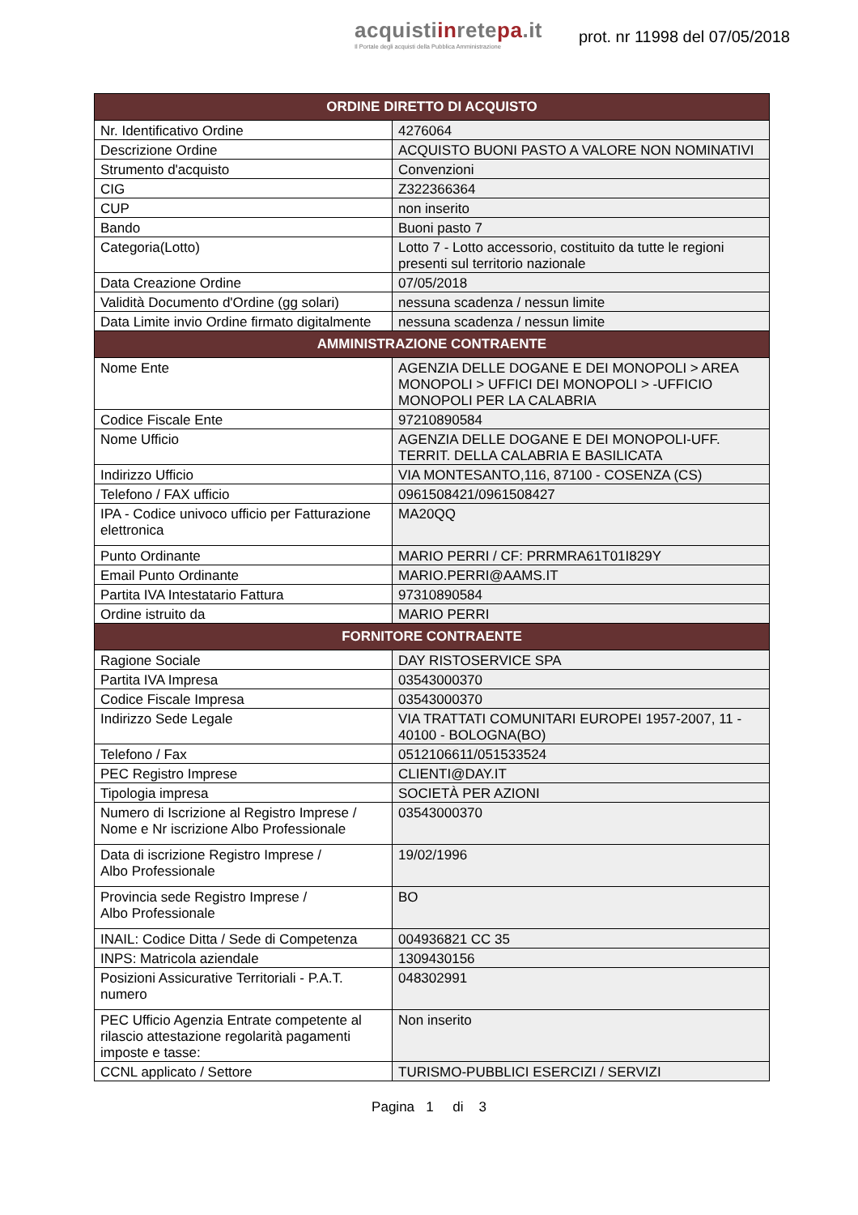acquistiinretepa.it
Il Portale degli acquisti della Pubblica Amministrazione
prot. nr 11998 del 07/05/2018
| ORDINE DIRETTO DI ACQUISTO | |
| --- | --- |
| Nr. Identificativo Ordine | 4276064 |
| Descrizione Ordine | ACQUISTO BUONI PASTO A VALORE NON NOMINATIVI |
| Strumento d'acquisto | Convenzioni |
| CIG | Z322366364 |
| CUP | non inserito |
| Bando | Buoni pasto 7 |
| Categoria(Lotto) | Lotto 7 - Lotto accessorio, costituito da tutte le regioni presenti sul territorio nazionale |
| Data Creazione Ordine | 07/05/2018 |
| Validità Documento d'Ordine (gg solari) | nessuna scadenza / nessun limite |
| Data Limite invio Ordine firmato digitalmente | nessuna scadenza / nessun limite |
| AMMINISTRAZIONE CONTRAENTE | |
| Nome Ente | AGENZIA DELLE DOGANE E DEI MONOPOLI > AREA MONOPOLI > UFFICI DEI MONOPOLI > -UFFICIO MONOPOLI PER LA CALABRIA |
| Codice Fiscale Ente | 97210890584 |
| Nome Ufficio | AGENZIA DELLE DOGANE E DEI MONOPOLI-UFF. TERRIT. DELLA CALABRIA E BASILICATA |
| Indirizzo Ufficio | VIA MONTESANTO,116, 87100 - COSENZA (CS) |
| Telefono / FAX ufficio | 0961508421/0961508427 |
| IPA - Codice univoco ufficio per Fatturazione elettronica | MA20QQ |
| Punto Ordinante | MARIO PERRI / CF: PRRMRA61T01I829Y |
| Email Punto Ordinante | MARIO.PERRI@AAMS.IT |
| Partita IVA Intestatario Fattura | 97310890584 |
| Ordine istruito da | MARIO PERRI |
| FORNITORE CONTRAENTE | |
| Ragione Sociale | DAY RISTOSERVICE SPA |
| Partita IVA Impresa | 03543000370 |
| Codice Fiscale Impresa | 03543000370 |
| Indirizzo Sede Legale | VIA TRATTATI COMUNITARI EUROPEI 1957-2007, 11 - 40100 - BOLOGNA(BO) |
| Telefono / Fax | 0512106611/051533524 |
| PEC Registro Imprese | CLIENTI@DAY.IT |
| Tipologia impresa | SOCIETÀ PER AZIONI |
| Numero di Iscrizione al Registro Imprese / Nome e Nr iscrizione Albo Professionale | 03543000370 |
| Data di iscrizione Registro Imprese / Albo Professionale | 19/02/1996 |
| Provincia sede Registro Imprese / Albo Professionale | BO |
| INAIL: Codice Ditta / Sede di Competenza | 004936821 CC 35 |
| INPS: Matricola aziendale | 1309430156 |
| Posizioni Assicurative Territoriali - P.A.T. numero | 048302991 |
| PEC Ufficio Agenzia Entrate competente al rilascio attestazione regolarità pagamenti imposte e tasse: | Non inserito |
| CCNL applicato / Settore | TURISMO-PUBBLICI ESERCIZI / SERVIZI |
Pagina 1 di 3